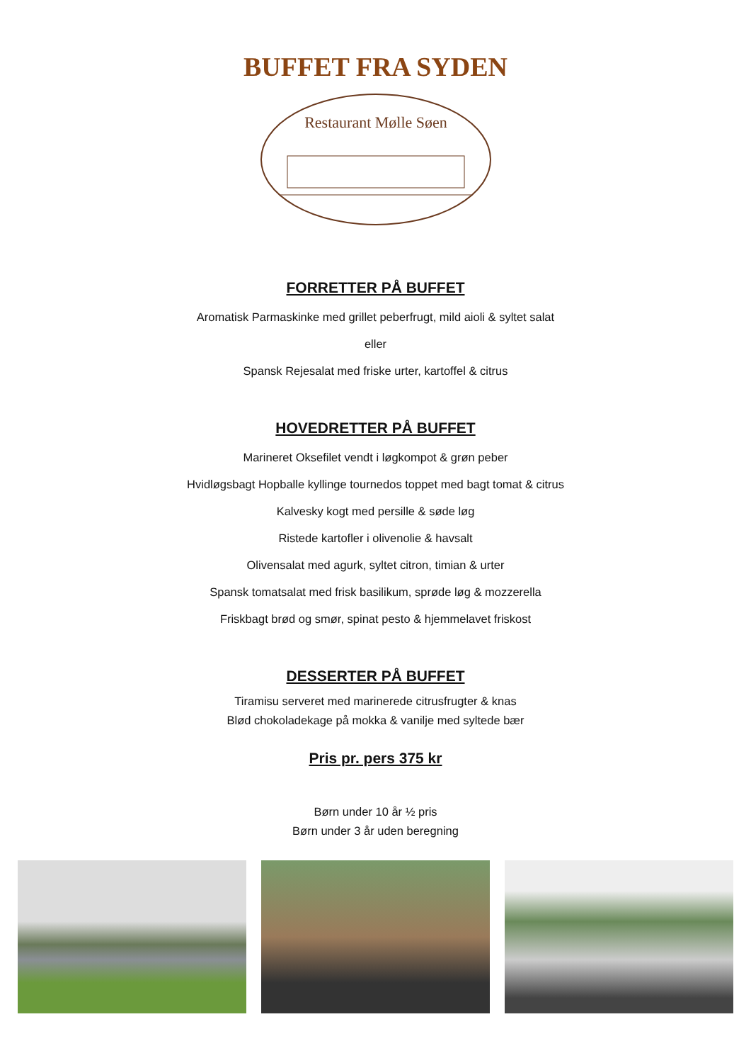BUFFET FRA SYDEN
Restaurant Mølle Søen
FORRETTER PÅ BUFFET
Aromatisk Parmaskinke med grillet peberfrugt, mild aioli & syltet salat
eller
Spansk Rejesalat med friske urter, kartoffel & citrus
HOVEDRETTER PÅ BUFFET
Marineret Oksefilet vendt i løgkompot & grøn peber
Hvidløgsbagt Hopballe kyllinge tournedos toppet med bagt tomat & citrus
Kalvesky kogt med persille & søde løg
Ristede kartofler i olivenolie & havsalt
Olivensalat med agurk, syltet citron, timian & urter
Spansk tomatsalat med frisk basilikum, sprøde løg & mozzerella
Friskbagt brød og smør, spinat pesto & hjemmelavet friskost
DESSERTER PÅ BUFFET
Tiramisu serveret med marinerede citrusfrugter & knas
Blød chokoladekage på mokka & vanilje med syltede bær
Pris pr. pers 375 kr
Børn under 10 år ½ pris
Børn under 3 år uden beregning